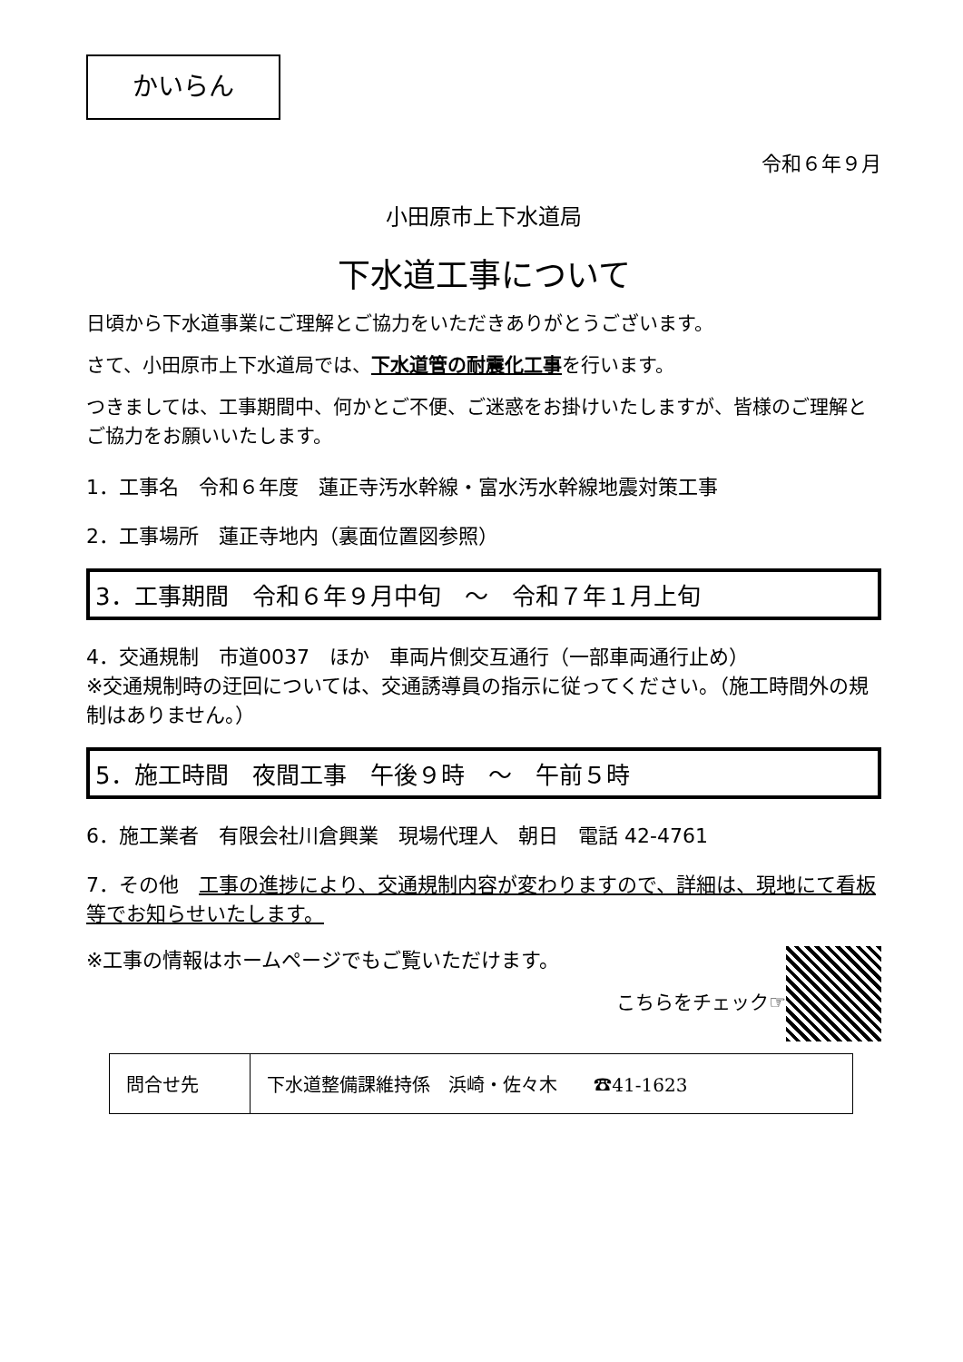かいらん
令和６年９月
小田原市上下水道局
下水道工事について
日頃から下水道事業にご理解とご協力をいただきありがとうございます。
さて、小田原市上下水道局では、下水道管の耐震化工事を行います。
つきましては、工事期間中、何かとご不便、ご迷惑をお掛けいたしますが、皆様のご理解とご協力をお願いいたします。
1．工事名　令和６年度　蓮正寺汚水幹線・富水汚水幹線地震対策工事
2．工事場所　蓮正寺地内（裏面位置図参照）
3．工事期間　令和６年９月中旬　～　令和７年１月上旬
4．交通規制　市道0037　ほか　車両片側交互通行（一部車両通行止め）
※交通規制時の迂回については、交通誘導員の指示に従ってください。（施工時間外の規制はありません。）
5．施工時間　夜間工事　午後９時　～　午前５時
6．施工業者　有限会社川倉興業　現場代理人　朝日　電話 42-4761
7．その他　工事の進捗により、交通規制内容が変わりますので、詳細は、現地にて看板等でお知らせいたします。
※工事の情報はホームページでもご覧いただけます。
こちらをチェック☞
| 問合せ先 | 下水道整備課維持係 浜崎・佐々木 ☎41-1623 |